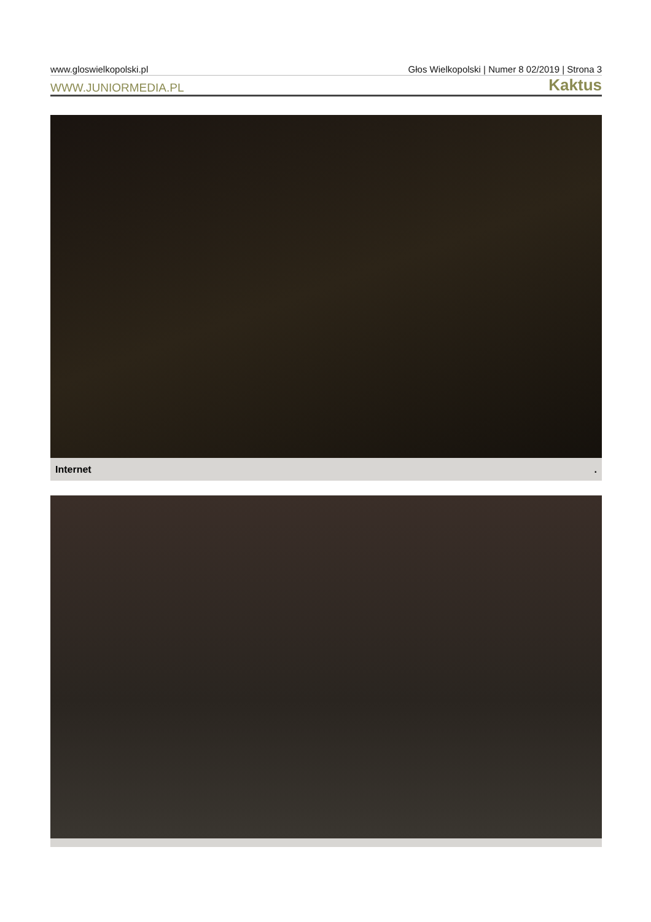www.gloswielkopolski.pl Głos Wielkopolski | Numer 8 02/2019 | Strona 3
WWW.JUNIORMEDIA.PL Kaktus
Internet .